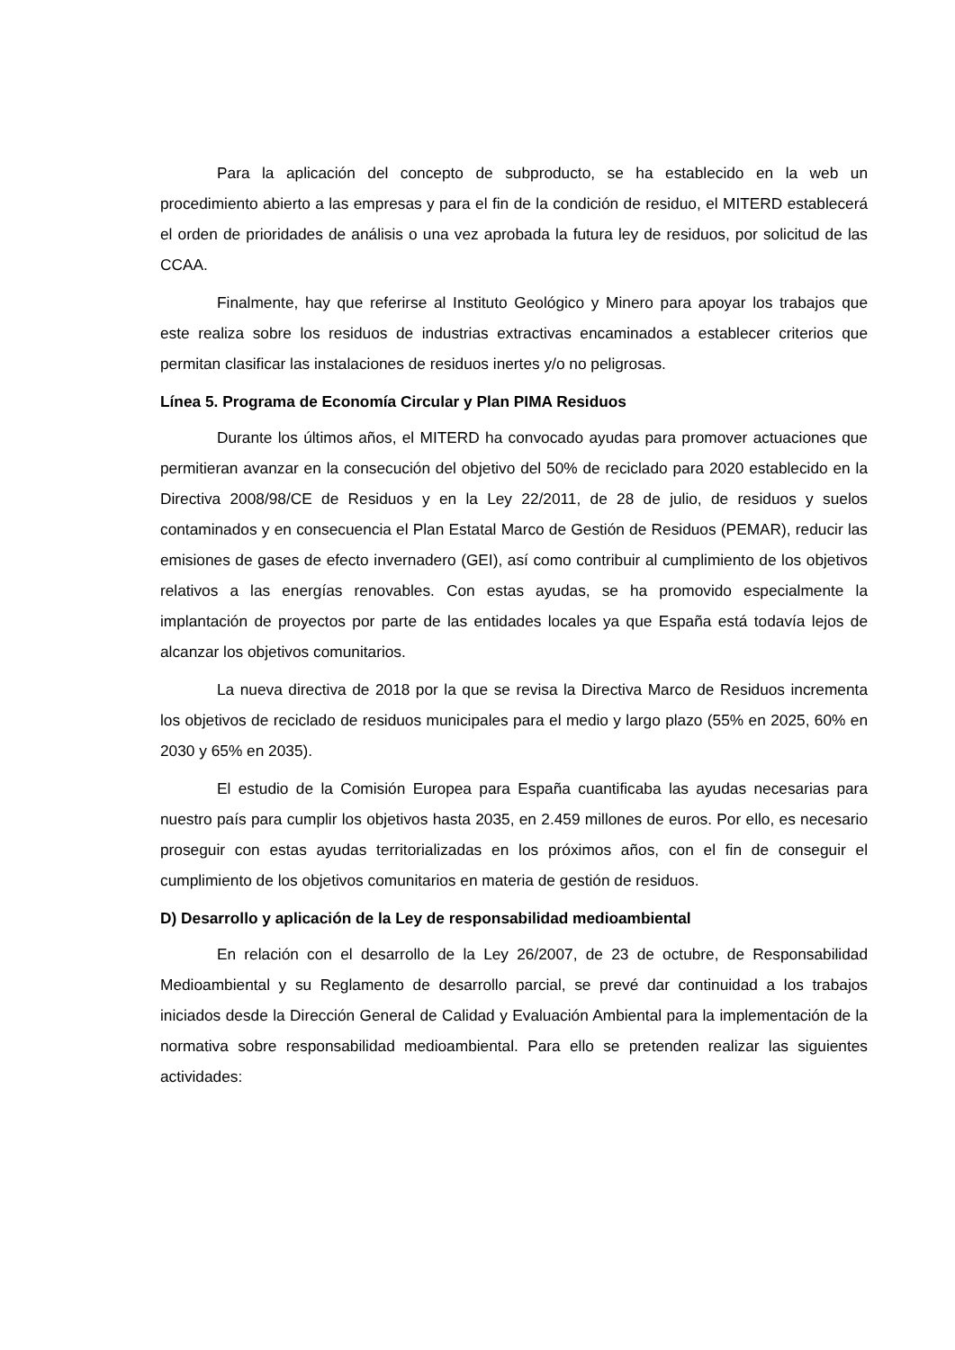Para la aplicación del concepto de subproducto, se ha establecido en la web un procedimiento abierto a las empresas y para el fin de la condición de residuo, el MITERD establecerá el orden de prioridades de análisis o una vez aprobada la futura ley de residuos, por solicitud de las CCAA.
Finalmente, hay que referirse al Instituto Geológico y Minero para apoyar los trabajos que este realiza sobre los residuos de industrias extractivas encaminados a establecer criterios que permitan clasificar las instalaciones de residuos inertes y/o no peligrosas.
Línea 5. Programa de Economía Circular y Plan PIMA Residuos
Durante los últimos años, el MITERD ha convocado ayudas para promover actuaciones que permitieran avanzar en la consecución del objetivo del 50% de reciclado para 2020 establecido en la Directiva 2008/98/CE de Residuos y en la Ley 22/2011, de 28 de julio, de residuos y suelos contaminados y en consecuencia el Plan Estatal Marco de Gestión de Residuos (PEMAR), reducir las emisiones de gases de efecto invernadero (GEI), así como contribuir al cumplimiento de los objetivos relativos a las energías renovables. Con estas ayudas, se ha promovido especialmente la implantación de proyectos por parte de las entidades locales ya que España está todavía lejos de alcanzar los objetivos comunitarios.
La nueva directiva de 2018 por la que se revisa la Directiva Marco de Residuos incrementa los objetivos de reciclado de residuos municipales para el medio y largo plazo (55% en 2025, 60% en 2030 y 65% en 2035).
El estudio de la Comisión Europea para España cuantificaba las ayudas necesarias para nuestro país para cumplir los objetivos hasta 2035, en 2.459 millones de euros. Por ello, es necesario proseguir con estas ayudas territorializadas en los próximos años, con el fin de conseguir el cumplimiento de los objetivos comunitarios en materia de gestión de residuos.
D) Desarrollo y aplicación de la Ley de responsabilidad medioambiental
En relación con el desarrollo de la Ley 26/2007, de 23 de octubre, de Responsabilidad Medioambiental y su Reglamento de desarrollo parcial, se prevé dar continuidad a los trabajos iniciados desde la Dirección General de Calidad y Evaluación Ambiental para la implementación de la normativa sobre responsabilidad medioambiental. Para ello se pretenden realizar las siguientes actividades: